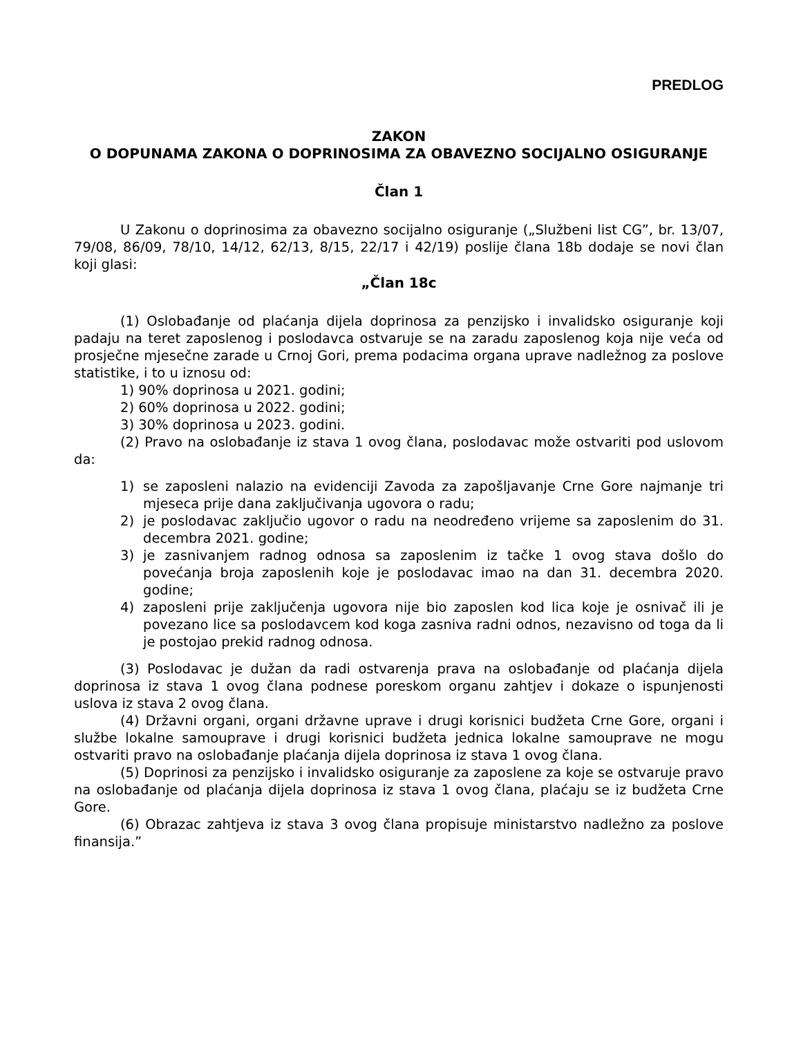PREDLOG
ZAKON
O DOPUNAMA ZAKONA O DOPRINOSIMA ZA OBAVEZNO SOCIJALNO OSIGURANJE
Član 1
U Zakonu o doprinosima za obavezno socijalno osiguranje („Službeni list CG”, br. 13/07, 79/08, 86/09, 78/10, 14/12, 62/13, 8/15, 22/17 i 42/19) poslije člana 18b dodaje se novi član koji glasi:
„Član 18c
(1) Oslobađanje od plaćanja dijela doprinosa za penzijsko i invalidsko osiguranje koji padaju na teret zaposlenog i poslodavca ostvaruje se na zaradu zaposlenog koja nije veća od prosječne mjesečne zarade u Crnoj Gori, prema podacima organa uprave nadležnog za poslove statistike, i to u iznosu od:
1) 90% doprinosa u 2021. godini;
2) 60% doprinosa u 2022. godini;
3) 30% doprinosa u 2023. godini.
(2) Pravo na oslobađanje iz stava 1 ovog člana, poslodavac može ostvariti pod uslovom da:
1) se zaposleni nalazio na evidenciji Zavoda za zapošljavanje Crne Gore najmanje tri mjeseca prije dana zaključivanja ugovora o radu;
2) je poslodavac zaključio ugovor o radu na neodređeno vrijeme sa zaposlenim do 31. decembra 2021. godine;
3) je zasnivanjem radnog odnosa sa zaposlenim iz tačke 1 ovog stava došlo do povećanja broja zaposlenih koje je poslodavac imao na dan 31. decembra 2020. godine;
4) zaposleni prije zaključenja ugovora nije bio zaposlen kod lica koje je osnivač ili je povezano lice sa poslodavcem kod koga zasniva radni odnos, nezavisno od toga da li je postojao prekid radnog odnosa.
(3) Poslodavac je dužan da radi ostvarenja prava na oslobađanje od plaćanja dijela doprinosa iz stava 1 ovog člana podnese poreskom organu zahtjev i dokaze o ispunjenosti uslova iz stava 2 ovog člana.
(4) Državni organi, organi državne uprave i drugi korisnici budžeta Crne Gore, organi i službe lokalne samouprave i drugi korisnici budžeta jednica lokalne samouprave ne mogu ostvariti pravo na oslobađanje plaćanja dijela doprinosa iz stava 1 ovog člana.
(5) Doprinosi za penzijsko i invalidsko osiguranje za zaposlene za koje se ostvaruje pravo na oslobađanje od plaćanja dijela doprinosa iz stava 1 ovog člana, plaćaju se iz budžeta Crne Gore.
(6) Obrazac zahtjeva iz stava 3 ovog člana propisuje ministarstvo nadležno za poslove finansija.”